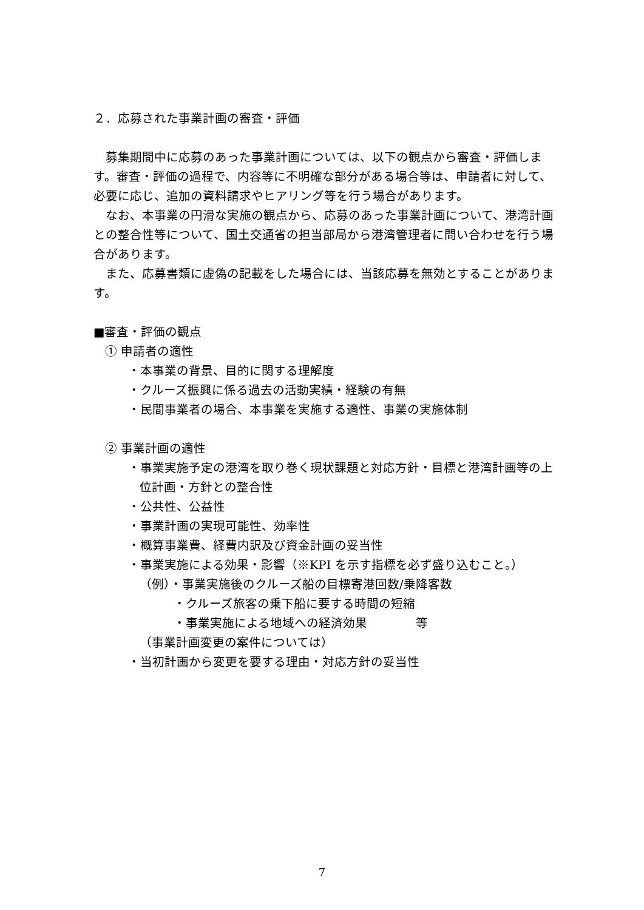２．応募された事業計画の審査・評価
　募集期間中に応募のあった事業計画については、以下の観点から審査・評価します。審査・評価の過程で、内容等に不明確な部分がある場合等は、申請者に対して、必要に応じ、追加の資料請求やヒアリング等を行う場合があります。
　なお、本事業の円滑な実施の観点から、応募のあった事業計画について、港湾計画との整合性等について、国土交通省の担当部局から港湾管理者に問い合わせを行う場合があります。
　また、応募書類に虚偽の記載をした場合には、当該応募を無効とすることがあります。
■審査・評価の観点
① 申請者の適性
・本事業の背景、目的に関する理解度
・クルーズ振興に係る過去の活動実績・経験の有無
・民間事業者の場合、本事業を実施する適性、事業の実施体制
② 事業計画の適性
・事業実施予定の港湾を取り巻く現状課題と対応方針・目標と港湾計画等の上位計画・方針との整合性
・公共性、公益性
・事業計画の実現可能性、効率性
・概算事業費、経費内訳及び資金計画の妥当性
・事業実施による効果・影響（※KPI を示す指標を必ず盛り込むこと。）
（例）・事業実施後のクルーズ船の目標寄港回数/乗降客数
・クルーズ旅客の乗下船に要する時間の短縮
・事業実施による地域への経済効果　　　　等
（事業計画変更の案件については）
・当初計画から変更を要する理由・対応方針の妥当性
7